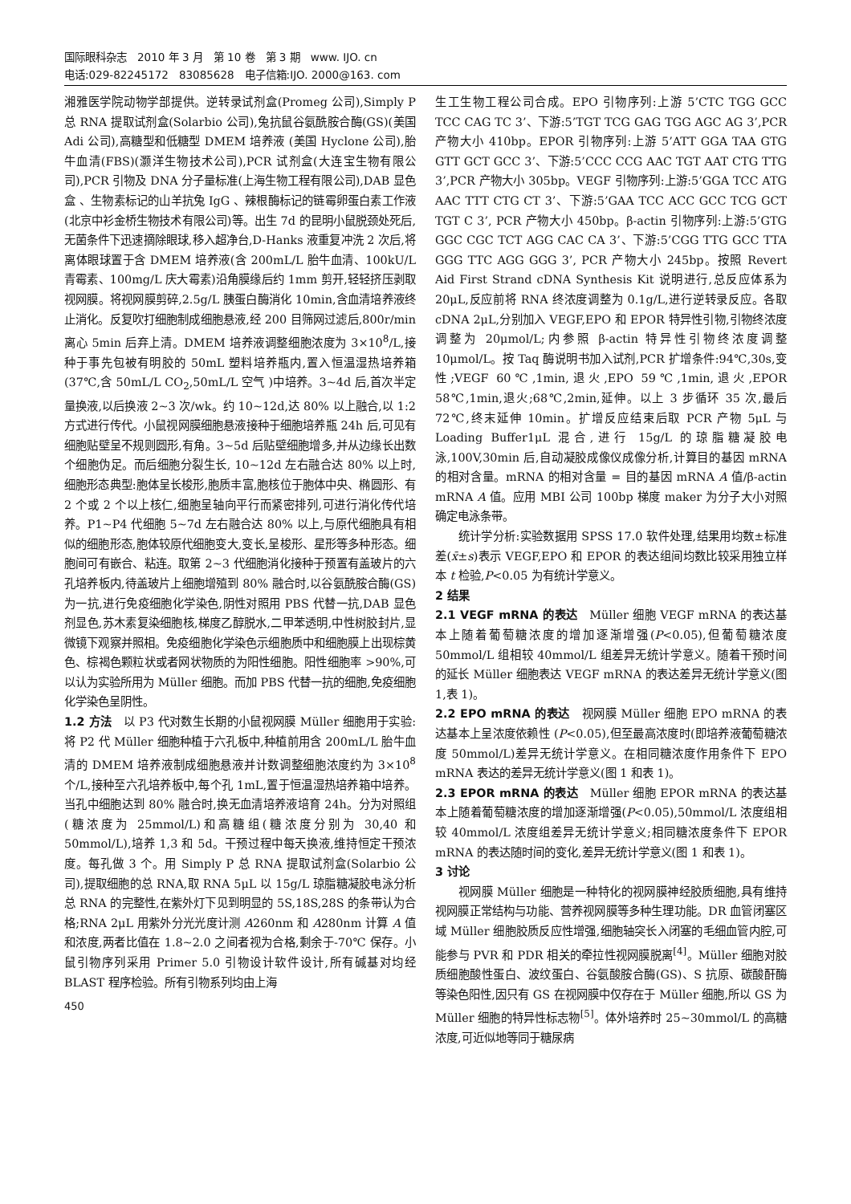国际眼科杂志　2010 年 3 月　第 10 卷　第 3 期　www. IJO. cn
电话:029-82245172　83085628　电子信箱:IJO. 2000@163. com
湘雅医学院动物学部提供。逆转录试剂盒(Promeg 公司),Simply P 总 RNA 提取试剂盒(Solarbio 公司),兔抗鼠谷氨酰胺合酶(GS)(美国 Adi 公司),高糖型和低糖型 DMEM 培养液 (美国 Hyclone 公司),胎牛血清(FBS)(灏洋生物技术公司),PCR 试剂盒(大连宝生物有限公司),PCR 引物及 DNA 分子量标准(上海生物工程有限公司),DAB 显色盒 、生物素标记的山羊抗兔 IgG 、辣根酶标记的链霉卵蛋白素工作液(北京中衫金桥生物技术有限公司)等。出生 7d 的昆明小鼠脱颈处死后,无菌条件下迅速摘除眼球,移入超净台,D-Hanks 液重复冲洗 2 次后,将离体眼球置于含 DMEM 培养液(含 200mL/L 胎牛血清、100kU/L 青霉素、100mg/L 庆大霉素)沿角膜缘后约 1mm 剪开,轻轻挤压剥取视网膜。将视网膜剪碎,2.5g/L 胰蛋白酶消化 10min,含血清培养液终止消化。反复吹打细胞制成细胞悬液,经 200 目筛网过滤后,800r/min 离心 5min 后弃上清。DMEM 培养液调整细胞浓度为 3×10<sup>8</sup>/L,接种于事先包被有明胶的 50mL 塑料培养瓶内,置入恒温湿热培养箱(37℃,含 50mL/L CO<sub>2</sub>,50mL/L 空气 )中培养。3~4d 后,首次半定量换液,以后换液 2~3 次/wk。约 10~12d,达 80% 以上融合,以 1:2 方式进行传代。小鼠视网膜细胞悬液接种于细胞培养瓶 24h 后,可见有细胞贴壁呈不规则圆形,有角。3~5d 后贴壁细胞增多,并从边缘长出数个细胞伪足。而后细胞分裂生长, 10~12d 左右融合达 80% 以上时,细胞形态典型:胞体呈长梭形,胞质丰富,胞核位于胞体中央、椭圆形、有 2 个或 2 个以上核仁,细胞呈轴向平行而紧密排列,可进行消化传代培养。P1~P4 代细胞 5~7d 左右融合达 80% 以上,与原代细胞具有相似的细胞形态,胞体较原代细胞变大,变长,呈梭形、星形等多种形态。细胞间可有嵌合、粘连。取第 2~3 代细胞消化接种于预置有盖玻片的六孔培养板内,待盖玻片上细胞增殖到 80% 融合时,以谷氨酰胺合酶(GS)为一抗,进行免疫细胞化学染色,阴性对照用 PBS 代替一抗,DAB 显色剂显色,苏木素复染细胞核,梯度乙醇脱水,二甲苯透明,中性树胶封片,显微镜下观察并照相。免疫细胞化学染色示细胞质中和细胞膜上出现棕黄色、棕褐色颗粒状或者网状物质的为阳性细胞。阳性细胞率 >90%,可以认为实验所用为 Müller 细胞。而加 PBS 代替一抗的细胞,免疫细胞化学染色呈阴性。
1.2 方法　以 P3 代对数生长期的小鼠视网膜 Müller 细胞用于实验:将 P2 代 Müller 细胞种植于六孔板中,种植前用含 200mL/L 胎牛血清的 DMEM 培养液制成细胞悬液并计数调整细胞浓度约为 3×10<sup>8</sup> 个/L,接种至六孔培养板中,每个孔 1mL,置于恒温湿热培养箱中培养。当孔中细胞达到 80% 融合时,换无血清培养液培育 24h。分为对照组(糖浓度为 25mmol/L)和高糖组(糖浓度分别为 30,40 和 50mmol/L),培养 1,3 和 5d。干预过程中每天换液,维持恒定干预浓度。每孔做 3 个。用 Simply P 总 RNA 提取试剂盒(Solarbio 公司),提取细胞的总 RNA,取 RNA 5μL 以 15g/L 琼脂糖凝胶电泳分析总 RNA 的完整性,在紫外灯下见到明显的 5S,18S,28S 的条带认为合格;RNA 2μL 用紫外分光光度计测 A260nm 和 A280nm 计算 A 值和浓度,两者比值在 1.8~2.0 之间者视为合格,剩余于-70℃ 保存。小鼠引物序列采用 Primer 5.0 引物设计软件设计,所有碱基对均经 BLAST 程序检验。所有引物系列均由上海
450
生工生物工程公司合成。EPO 引物序列:上游 5’CTC TGG GCC TCC CAG TC 3’、下游:5’TGT TCG GAG TGG AGC AG 3’,PCR 产物大小 410bp。EPOR 引物序列:上游 5’ATT GGA TAA GTG GTT GCT GCC 3’、下游:5’CCC CCG AAC TGT AAT CTG TTG 3’,PCR 产物大小 305bp。VEGF 引物序列:上游:5’GGA TCC ATG AAC TTT CTG CT 3’、下游:5’GAA TCC ACC GCC TCG GCT TGT C 3’, PCR 产物大小 450bp。β-actin 引物序列:上游:5’GTG GGC CGC TCT AGG CAC CA 3’、下游:5’CGG TTG GCC TTA GGG TTC AGG GGG 3’, PCR 产物大小 245bp。按照 Revert Aid First Strand cDNA Synthesis Kit 说明进行,总反应体系为 20μL,反应前将 RNA 终浓度调整为 0.1g/L,进行逆转录反应。各取 cDNA 2μL,分别加入 VEGF,EPO 和 EPOR 特异性引物,引物终浓度调整为 20μmol/L;内参照 β-actin 特异性引物终浓度调整 10μmol/L。按 Taq 酶说明书加入试剂,PCR 扩增条件:94℃,30s,变性;VEGF 60℃,1min,退火,EPO 59℃,1min,退火,EPOR 58℃,1min,退火;68℃,2min,延伸。以上 3 步循环 35 次,最后 72℃,终末延伸 10min。扩增反应结束后取 PCR 产物 5μL 与 Loading Buffer1μL 混合,进行 15g/L 的琼脂糖凝胶电泳,100V,30min 后,自动凝胶成像仪成像分析,计算目的基因 mRNA 的相对含量。mRNA 的相对含量 = 目的基因 mRNA A 值/β-actin mRNA A 值。应用 MBI 公司 100bp 梯度 maker 为分子大小对照确定电泳条带。
统计学分析:实验数据用 SPSS 17.0 软件处理,结果用均数±标准差(x̄±s)表示 VEGF,EPO 和 EPOR 的表达组间均数比较采用独立样本 t 检验,P<0.05 为有统计学意义。
2 结果
2.1 VEGF mRNA 的表达　Müller 细胞 VEGF mRNA 的表达基本上随着葡萄糖浓度的增加逐渐增强(P<0.05),但葡萄糖浓度 50mmol/L 组相较 40mmol/L 组差异无统计学意义。随着干预时间的延长 Müller 细胞表达 VEGF mRNA 的表达差异无统计学意义(图 1,表 1)。
2.2 EPO mRNA 的表达　视网膜 Müller 细胞 EPO mRNA 的表达基本上呈浓度依赖性 (P<0.05),但至最高浓度时(即培养液葡萄糖浓度 50mmol/L)差异无统计学意义。在相同糖浓度作用条件下 EPO mRNA 表达的差异无统计学意义(图 1 和表 1)。
2.3 EPOR mRNA 的表达　Müller 细胞 EPOR mRNA 的表达基本上随着葡萄糖浓度的增加逐渐增强(P<0.05),50mmol/L 浓度组相较 40mmol/L 浓度组差异无统计学意义;相同糖浓度条件下 EPOR mRNA 的表达随时间的变化,差异无统计学意义(图 1 和表 1)。
3 讨论
视网膜 Müller 细胞是一种特化的视网膜神经胶质细胞,具有维持视网膜正常结构与功能、营养视网膜等多种生理功能。DR 血管闭塞区域 Müller 细胞胶质反应性增强,细胞轴突长入闭塞的毛细血管内腔,可能参与 PVR 和 PDR 相关的牵拉性视网膜脱离<sup>[4]</sup>。Müller 细胞对胶质细胞酸性蛋白、波纹蛋白、谷氨酸胺合酶(GS)、S 抗原、碳酸酐酶等染色阳性,因只有 GS 在视网膜中仅存在于 Müller 细胞,所以 GS 为 Müller 细胞的特异性标志物<sup>[5]</sup>。体外培养时 25~30mmol/L 的高糖浓度,可近似地等同于糖尿病